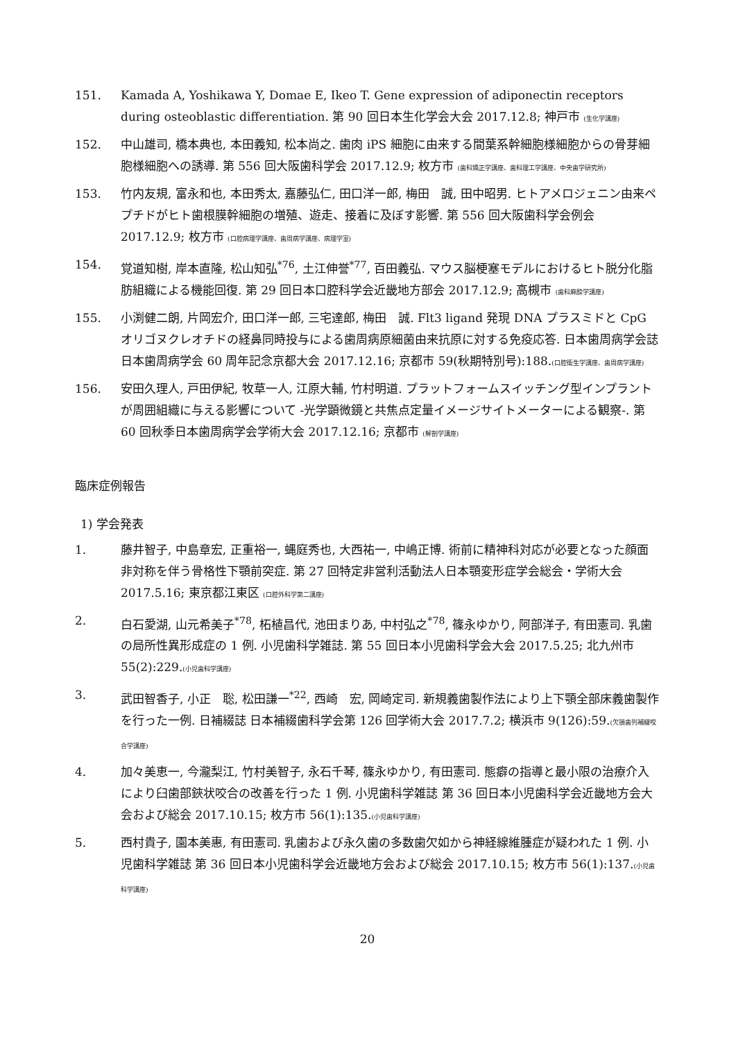151. Kamada A, Yoshikawa Y, Domae E, Ikeo T. Gene expression of adiponectin receptors during osteoblastic differentiation. 第 90 回日本生化学会大会 2017.12.8; 神戸市 (生化学講座)
152. 中山雄司, 橋本典也, 本田義知, 松本尚之. 歯肉 iPS 細胞に由来する間葉系幹細胞様細胞からの骨芽細胞様細胞への誘導. 第 556 回大阪歯科学会 2017.12.9; 枚方市 (歯科矯正学講座、歯科理工学講座、中央歯学研究所)
153. 竹内友規, 富永和也, 本田秀太, 嘉藤弘仁, 田口洋一郎, 梅田　誠, 田中昭男. ヒトアメロジェニン由来ペプチドがヒト歯根膜幹細胞の増殖、遊走、接着に及ぼす影響. 第 556 回大阪歯科学会例会 2017.12.9; 枚方市 (口腔病理学講座、歯周病学講座、病理学室)
154. 覚道知樹, 岸本直隆, 松山知弘<sup>*76</sup>, 土江伸誉<sup>*77</sup>, 百田義弘. マウス脳梗塞モデルにおけるヒト脱分化脂肪組織による機能回復. 第 29 回日本口腔科学会近畿地方部会 2017.12.9; 高槻市 (歯科麻酔学講座)
155. 小渕健二朗, 片岡宏介, 田口洋一郎, 三宅達郎, 梅田　誠. Flt3 ligand 発現 DNA プラスミドと CpG オリゴヌクレオチドの経鼻同時投与による歯周病原細菌由来抗原に対する免疫応答. 日本歯周病学会誌 日本歯周病学会 60 周年記念京都大会 2017.12.16; 京都市 59(秋期特別号):188.(口腔衛生学講座、歯周病学講座)
156. 安田久理人, 戸田伊紀, 牧草一人, 江原大輔, 竹村明道. プラットフォームスイッチング型インプラントが周囲組織に与える影響について -光学顕微鏡と共焦点定量イメージサイトメーターによる観察-. 第 60 回秋季日本歯周病学会学術大会 2017.12.16; 京都市 (解剖学講座)
臨床症例報告
1) 学会発表
1. 藤井智子, 中島章宏, 正重裕一, 蝿庭秀也, 大西祐一, 中嶋正博. 術前に精神科対応が必要となった顔面非対称を伴う骨格性下顎前突症. 第 27 回特定非営利活動法人日本顎変形症学会総会・学術大会 2017.5.16; 東京都江東区 (口腔外科学第二講座)
2. 白石愛湖, 山元希美子<sup>*78</sup>, 柘植昌代, 池田まりあ, 中村弘之<sup>*78</sup>, 篠永ゆかり, 阿部洋子, 有田憲司. 乳歯の局所性異形成症の 1 例. 小児歯科学雑誌. 第 55 回日本小児歯科学会大会 2017.5.25; 北九州市 55(2):229.(小児歯科学講座)
3. 武田智香子, 小正　聡, 松田謙一<sup>*22</sup>, 西崎　宏, 岡崎定司. 新規義歯製作法により上下顎全部床義歯製作を行った一例. 日補綴誌 日本補綴歯科学会第 126 回学術大会 2017.7.2; 横浜市 9(126):59.(欠損歯列補綴咬合学講座)
4. 加々美恵一, 今瀧梨江, 竹村美智子, 永石千琴, 篠永ゆかり, 有田憲司. 態癖の指導と最小限の治療介入により臼歯部鋏状咬合の改善を行った 1 例. 小児歯科学雑誌 第 36 回日本小児歯科学会近畿地方会大会および総会 2017.10.15; 枚方市 56(1):135.(小児歯科学講座)
5. 西村貴子, 園本美惠, 有田憲司. 乳歯および永久歯の多数歯欠如から神経線維腫症が疑われた 1 例. 小児歯科学雑誌 第 36 回日本小児歯科学会近畿地方会および総会 2017.10.15; 枚方市 56(1):137.(小児歯科学講座)
20